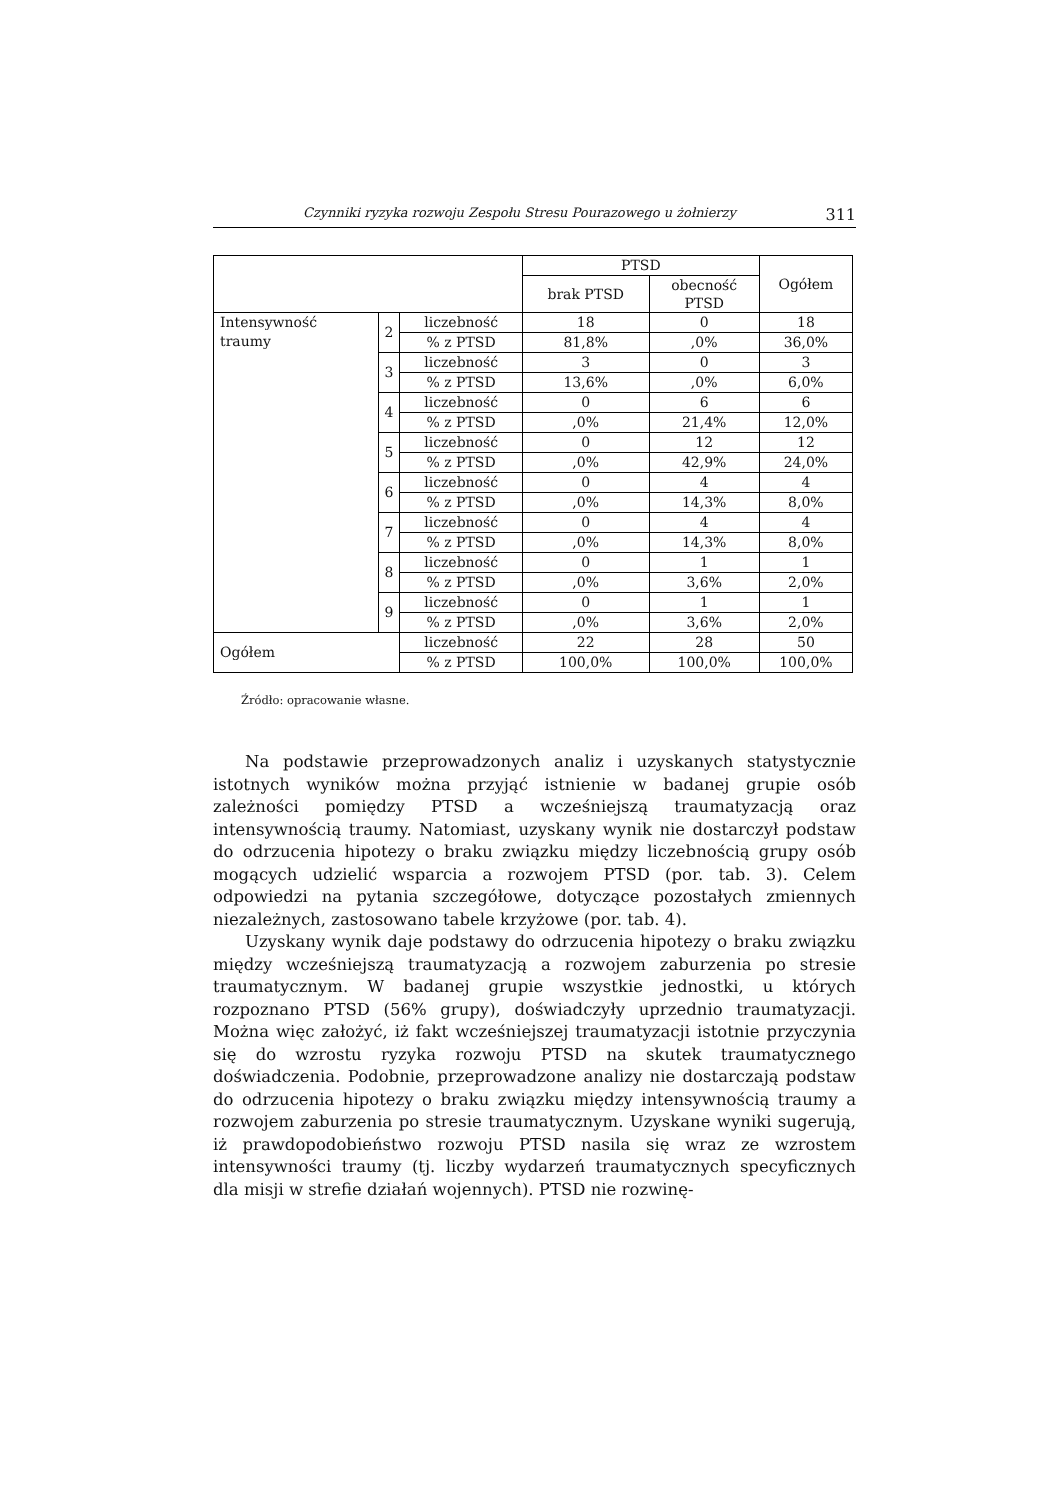Czynniki ryzyka rozwoju Zespołu Stresu Pourazowego u żołnierzy 311
| | | | PTSD | | Ogółem |
| --- | --- | --- | --- | --- | --- |
| | | | brak PTSD | obecność PTSD | |
| Intensywność traumy | 2 | liczebność | 18 | 0 | 18 |
| | | % z PTSD | 81,8% | ,0% | 36,0% |
| | 3 | liczebność | 3 | 0 | 3 |
| | | % z PTSD | 13,6% | ,0% | 6,0% |
| | 4 | liczebność | 0 | 6 | 6 |
| | | % z PTSD | ,0% | 21,4% | 12,0% |
| | 5 | liczebność | 0 | 12 | 12 |
| | | % z PTSD | ,0% | 42,9% | 24,0% |
| | 6 | liczebność | 0 | 4 | 4 |
| | | % z PTSD | ,0% | 14,3% | 8,0% |
| | 7 | liczebność | 0 | 4 | 4 |
| | | % z PTSD | ,0% | 14,3% | 8,0% |
| | 8 | liczebność | 0 | 1 | 1 |
| | | % z PTSD | ,0% | 3,6% | 2,0% |
| | 9 | liczebność | 0 | 1 | 1 |
| | | % z PTSD | ,0% | 3,6% | 2,0% |
| Ogółem | | liczebność | 22 | 28 | 50 |
| | | % z PTSD | 100,0% | 100,0% | 100,0% |
Źródło: opracowanie własne.
Na podstawie przeprowadzonych analiz i uzyskanych statystycznie istotnych wyników można przyjąć istnienie w badanej grupie osób zależności pomiędzy PTSD a wcześniejszą traumatyzacją oraz intensywnością traumy. Natomiast, uzyskany wynik nie dostarczył podstaw do odrzucenia hipotezy o braku związku między liczebnością grupy osób mogących udzielić wsparcia a rozwojem PTSD (por. tab. 3). Celem odpowiedzi na pytania szczegółowe, dotyczące pozostałych zmiennych niezależnych, zastosowano tabele krzyżowe (por. tab. 4).
Uzyskany wynik daje podstawy do odrzucenia hipotezy o braku związku między wcześniejszą traumatyzacją a rozwojem zaburzenia po stresie traumatycznym. W badanej grupie wszystkie jednostki, u których rozpoznano PTSD (56% grupy), doświadczyły uprzednio traumatyzacji. Można więc założyć, iż fakt wcześniejszej traumatyzacji istotnie przyczynia się do wzrostu ryzyka rozwoju PTSD na skutek traumatycznego doświadczenia. Podobnie, przeprowadzone analizy nie dostarczają podstaw do odrzucenia hipotezy o braku związku między intensywnością traumy a rozwojem zaburzenia po stresie traumatycznym. Uzyskane wyniki sugerują, iż prawdopodobieństwo rozwoju PTSD nasila się wraz ze wzrostem intensywności traumy (tj. liczby wydarzeń traumatycznych specyficznych dla misji w strefie działań wojennych). PTSD nie rozwinę-